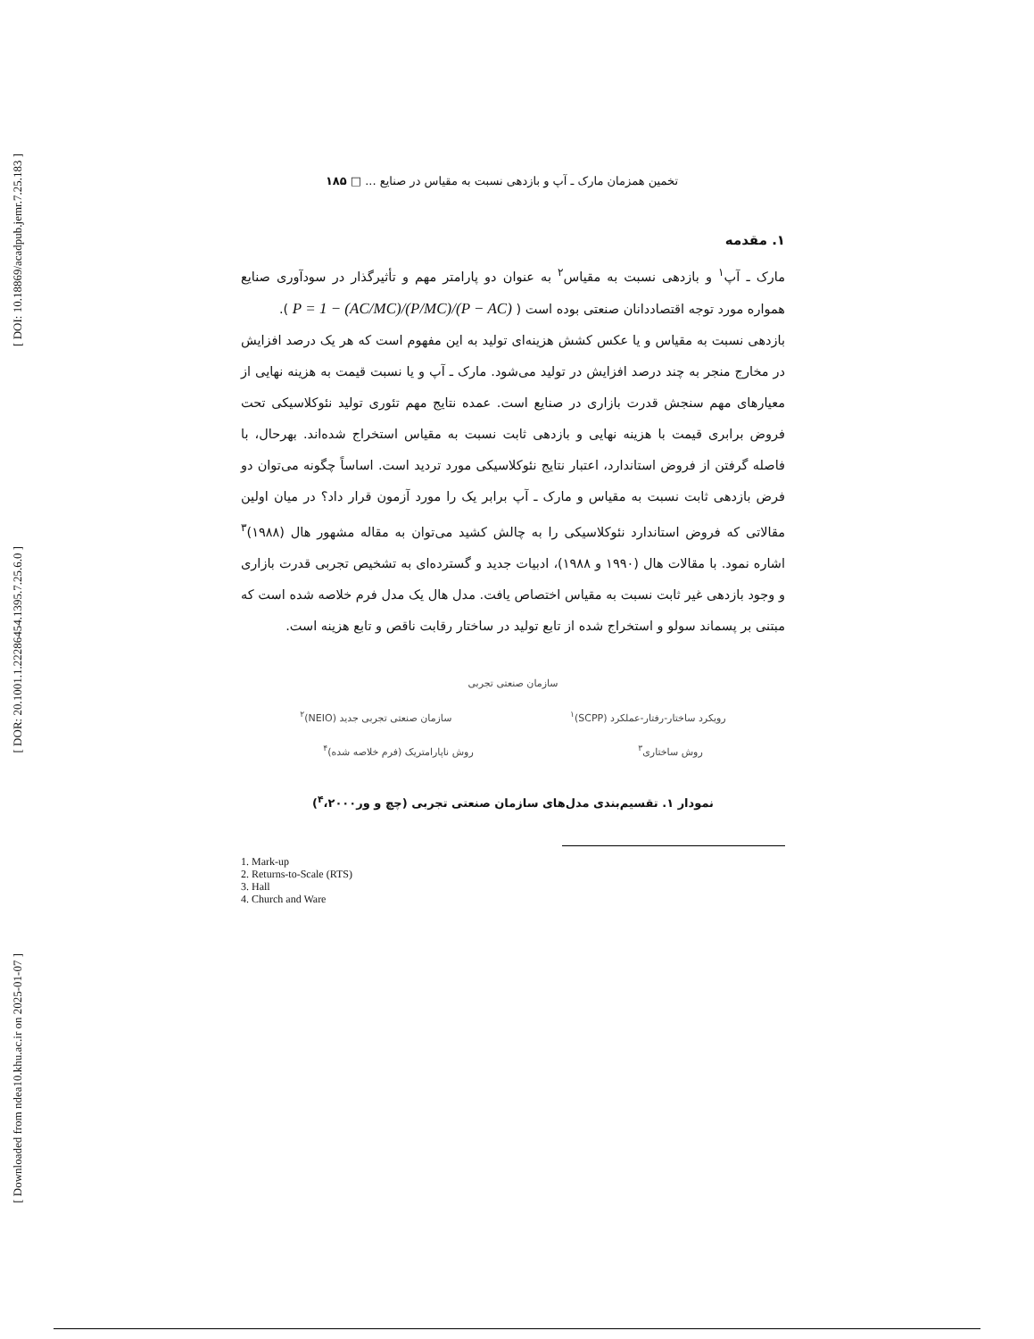[ DOI: 10.18869/acadpub.jemr.7.25.183 ]
[ DOR: 20.1001.1.22286454.1395.7.25.6.0 ]
[ Downloaded from ndea10.khu.ac.ir on 2025-01-07 ]
تخمین همزمان مارک ـ آپ و بازدهی نسبت به مقیاس در صنایع ... □ ۱۸۵
۱. مقدمه
مارک ـ آپ<sup>۱</sup> و بازدهی نسبت به مقیاس<sup>۲</sup> به عنوان دو پارامتر مهم و تأثیرگذار در سودآوری صنایع همواره مورد توجه اقتصاددانان صنعتی بوده است ( (P − AC)/P = 1 − (AC/MC)/(P/MC) ).
بازدهی نسبت به مقیاس و یا عکس کشش هزینه‌ای تولید به این مفهوم است که هر یک درصد افزایش در مخارج منجر به چند درصد افزایش در تولید می‌شود. مارک ـ آپ و یا نسبت قیمت به هزینه نهایی از معیارهای مهم سنجش قدرت بازاری در صنایع است. عمده نتایج مهم تئوری تولید نئوکلاسیکی تحت فروض برابری قیمت با هزینه نهایی و بازدهی ثابت نسبت به مقیاس استخراج شده‌اند. بهرحال، با فاصله گرفتن از فروض استاندارد، اعتبار نتایج نئوکلاسیکی مورد تردید است. اساساً چگونه می‌توان دو فرض بازدهی ثابت نسبت به مقیاس و مارک ـ آپ برابر یک را مورد آزمون قرار داد؟ در میان اولین مقالاتی که فروض استاندارد نئوکلاسیکی را به چالش کشید می‌توان به مقاله مشهور هال (۱۹۸۸)<sup>۳</sup> اشاره نمود. با مقالات هال (۱۹۹۰ و ۱۹۸۸)، ادبیات جدید و گسترده‌ای به تشخیص تجربی قدرت بازاری و وجود بازدهی غیر ثابت نسبت به مقیاس اختصاص یافت. مدل هال یک مدل فرم خلاصه شده است که مبتنی بر پسماند سولو و استخراج شده از تابع تولید در ساختار رقابت ناقص و تابع هزینه است.
سازمان صنعتی تجربی
رویکرد ساختار-رفتار-عملکرد (SCPP)<sup>۱</sup> سازمان صنعتی تجربی جدید (NEIO)<sup>۲</sup>
روش ساختاری<sup>۳</sup> روش ناپارامتریک (فرم خلاصه شده)<sup>۴</sup>
نمودار ۱. تقسیم‌بندی مدل‌های سازمان صنعتی تجربی (چچ و ور<sup>۴</sup>،۲۰۰۰)
1. Mark-up
2. Returns-to-Scale (RTS)
3. Hall
4. Church and Ware